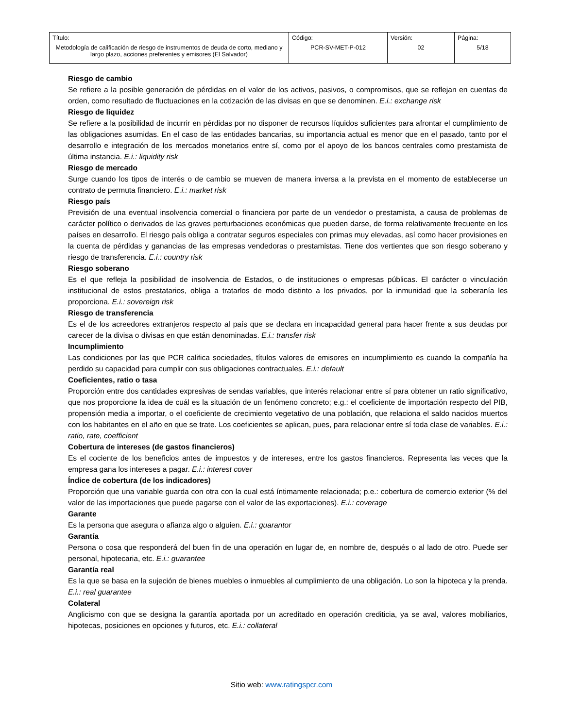| Título: Metodología de calificación de riesgo de instrumentos de deuda de corto, mediano y largo plazo, acciones preferentes y emisores (El Salvador) | Código: PCR-SV-MET-P-012 | Versión: 02 | Página: 5/18 |
Riesgo de cambio
Se refiere a la posible generación de pérdidas en el valor de los activos, pasivos, o compromisos, que se reflejan en cuentas de orden, como resultado de fluctuaciones en la cotización de las divisas en que se denominen. E.i.: exchange risk
Riesgo de liquidez
Se refiere a la posibilidad de incurrir en pérdidas por no disponer de recursos líquidos suficientes para afrontar el cumplimiento de las obligaciones asumidas. En el caso de las entidades bancarias, su importancia actual es menor que en el pasado, tanto por el desarrollo e integración de los mercados monetarios entre sí, como por el apoyo de los bancos centrales como prestamista de última instancia. E.i.: liquidity risk
Riesgo de mercado
Surge cuando los tipos de interés o de cambio se mueven de manera inversa a la prevista en el momento de establecerse un contrato de permuta financiero. E.i.: market risk
Riesgo país
Previsión de una eventual insolvencia comercial o financiera por parte de un vendedor o prestamista, a causa de problemas de carácter político o derivados de las graves perturbaciones económicas que pueden darse, de forma relativamente frecuente en los países en desarrollo. El riesgo país obliga a contratar seguros especiales con primas muy elevadas, así como hacer provisiones en la cuenta de pérdidas y ganancias de las empresas vendedoras o prestamistas. Tiene dos vertientes que son riesgo soberano y riesgo de transferencia. E.i.: country risk
Riesgo soberano
Es el que refleja la posibilidad de insolvencia de Estados, o de instituciones o empresas públicas. El carácter o vinculación institucional de estos prestatarios, obliga a tratarlos de modo distinto a los privados, por la inmunidad que la soberanía les proporciona. E.i.: sovereign risk
Riesgo de transferencia
Es el de los acreedores extranjeros respecto al país que se declara en incapacidad general para hacer frente a sus deudas por carecer de la divisa o divisas en que están denominadas. E.i.: transfer risk
Incumplimiento
Las condiciones por las que PCR califica sociedades, títulos valores de emisores en incumplimiento es cuando la compañía ha perdido su capacidad para cumplir con sus obligaciones contractuales. E.i.: default
Coeficientes, ratio o tasa
Proporción entre dos cantidades expresivas de sendas variables, que interés relacionar entre sí para obtener un ratio significativo, que nos proporcione la idea de cuál es la situación de un fenómeno concreto; e.g.: el coeficiente de importación respecto del PIB, propensión media a importar, o el coeficiente de crecimiento vegetativo de una población, que relaciona el saldo nacidos muertos con los habitantes en el año en que se trate. Los coeficientes se aplican, pues, para relacionar entre sí toda clase de variables. E.i.: ratio, rate, coefficient
Cobertura de intereses (de gastos financieros)
Es el cociente de los beneficios antes de impuestos y de intereses, entre los gastos financieros. Representa las veces que la empresa gana los intereses a pagar. E.i.: interest cover
Índice de cobertura (de los indicadores)
Proporción que una variable guarda con otra con la cual está íntimamente relacionada; p.e.: cobertura de comercio exterior (% del valor de las importaciones que puede pagarse con el valor de las exportaciones). E.i.: coverage
Garante
Es la persona que asegura o afianza algo o alguien. E.i.: guarantor
Garantía
Persona o cosa que responderá del buen fin de una operación en lugar de, en nombre de, después o al lado de otro. Puede ser personal, hipotecaria, etc. E.i.: guarantee
Garantía real
Es la que se basa en la sujeción de bienes muebles o inmuebles al cumplimiento de una obligación. Lo son la hipoteca y la prenda. E.i.: real guarantee
Colateral
Anglicismo con que se designa la garantía aportada por un acreditado en operación crediticia, ya se aval, valores mobiliarios, hipotecas, posiciones en opciones y futuros, etc. E.i.: collateral
Sitio web: www.ratingspcr.com